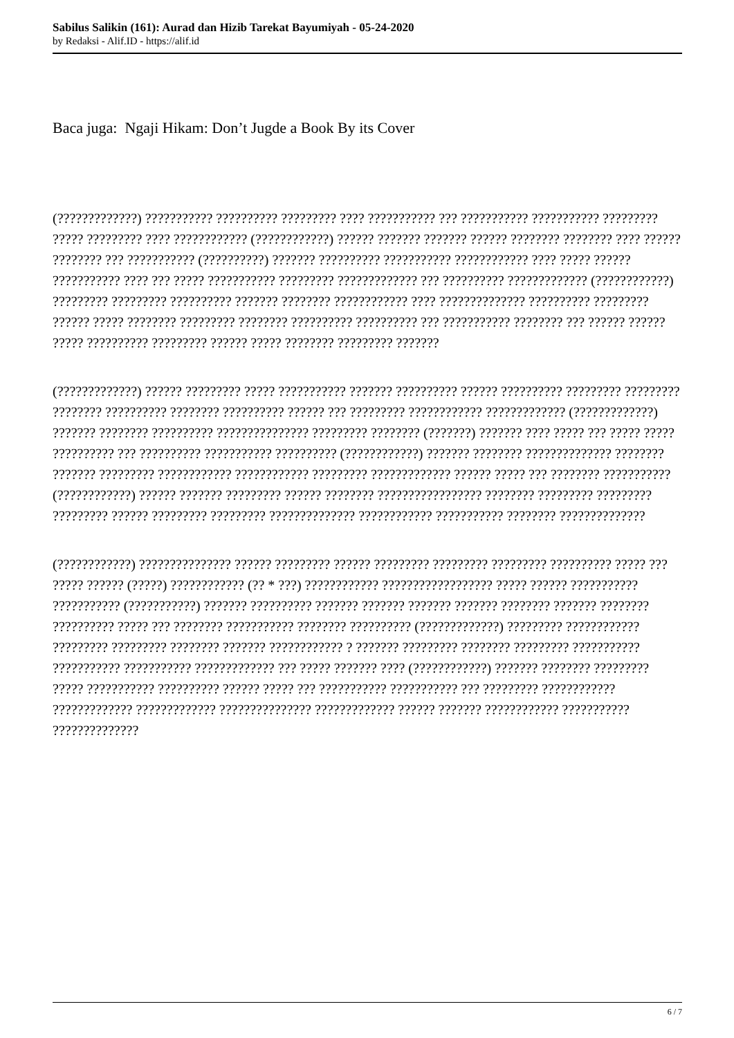Sabilus Salikin (161): Aurad dan Hizib Tarekat Bayumiyah - 05-24-2020
by Redaksi - Alif.ID - https://alif.id
Baca juga: Ngaji Hikam: Don’t Jugde a Book By its Cover
(?????????????) ??????????? ?????????? ????????? ???? ??????????? ??? ??????????? ??????????? ????????? ????? ????????? ???? ???????????? (????????????) ?????? ??????? ??????? ?????? ???????? ???????? ???? ?????? ???????? ??? ??????????? (??????????) ??????? ?????????? ??????????? ???????????? ???? ????? ?????? ??????????? ???? ??? ????? ??????????? ????????? ????????????? ??? ?????????? ????????????? (????????????) ????????? ????????? ?????????? ??????? ???????? ???????????? ???? ?????????????? ?????????? ????????? ?????? ????? ???????? ????????? ???????? ?????????? ?????????? ??? ??????????? ???????? ??? ?????? ?????? ????? ?????????? ????????? ?????? ????? ???????? ????????? ???????
(?????????????) ?????? ????????? ????? ??????????? ??????? ?????????? ?????? ?????????? ????????? ????????? ???????? ?????????? ???????? ?????????? ?????? ??? ????????? ???????????? ????????????? (?????????????) ??????? ???????? ?????????? ??????????????? ????????? ???????? (???????) ??????? ???? ????? ??? ????? ????? ?????????? ??? ?????????? ??????????? ?????????? (????????????) ??????? ???????? ?????????????? ???????? ??????? ????????? ???????????? ???????????? ????????? ????????????? ?????? ????? ??? ???????? ??????????? (????????????) ?????? ??????? ????????? ?????? ???????? ????????????????? ???????? ????????? ????????? ????????? ?????? ????????? ????????? ?????????????? ???????????? ??????????? ???????? ??????????????
(????????????) ??????????????? ?????? ????????? ?????? ????????? ????????? ????????? ?????????? ????? ??? ????? ?????? (?????) ???????????? (?? * ???) ???????????? ?????????????????? ????? ?????? ??????????? ??????????? (???????????) ??????? ?????????? ??????? ??????? ??????? ??????? ???????? ??????? ???????? ?????????? ????? ??? ???????? ??????????? ???????? ?????????? (?????????????) ????????? ???????????? ????????? ????????? ???????? ??????? ???????????? ? ??????? ????????? ???????? ????????? ??????????? ??????????? ??????????? ????????????? ??? ????? ??????? ???? (????????????) ??????? ???????? ????????? ????? ??????????? ?????????? ?????? ????? ??? ??????????? ??????????? ??? ????????? ???????????? ????????????? ????????????? ??????????????? ????????????? ?????? ??????? ???????????? ??????????? ??????????????
6 / 7